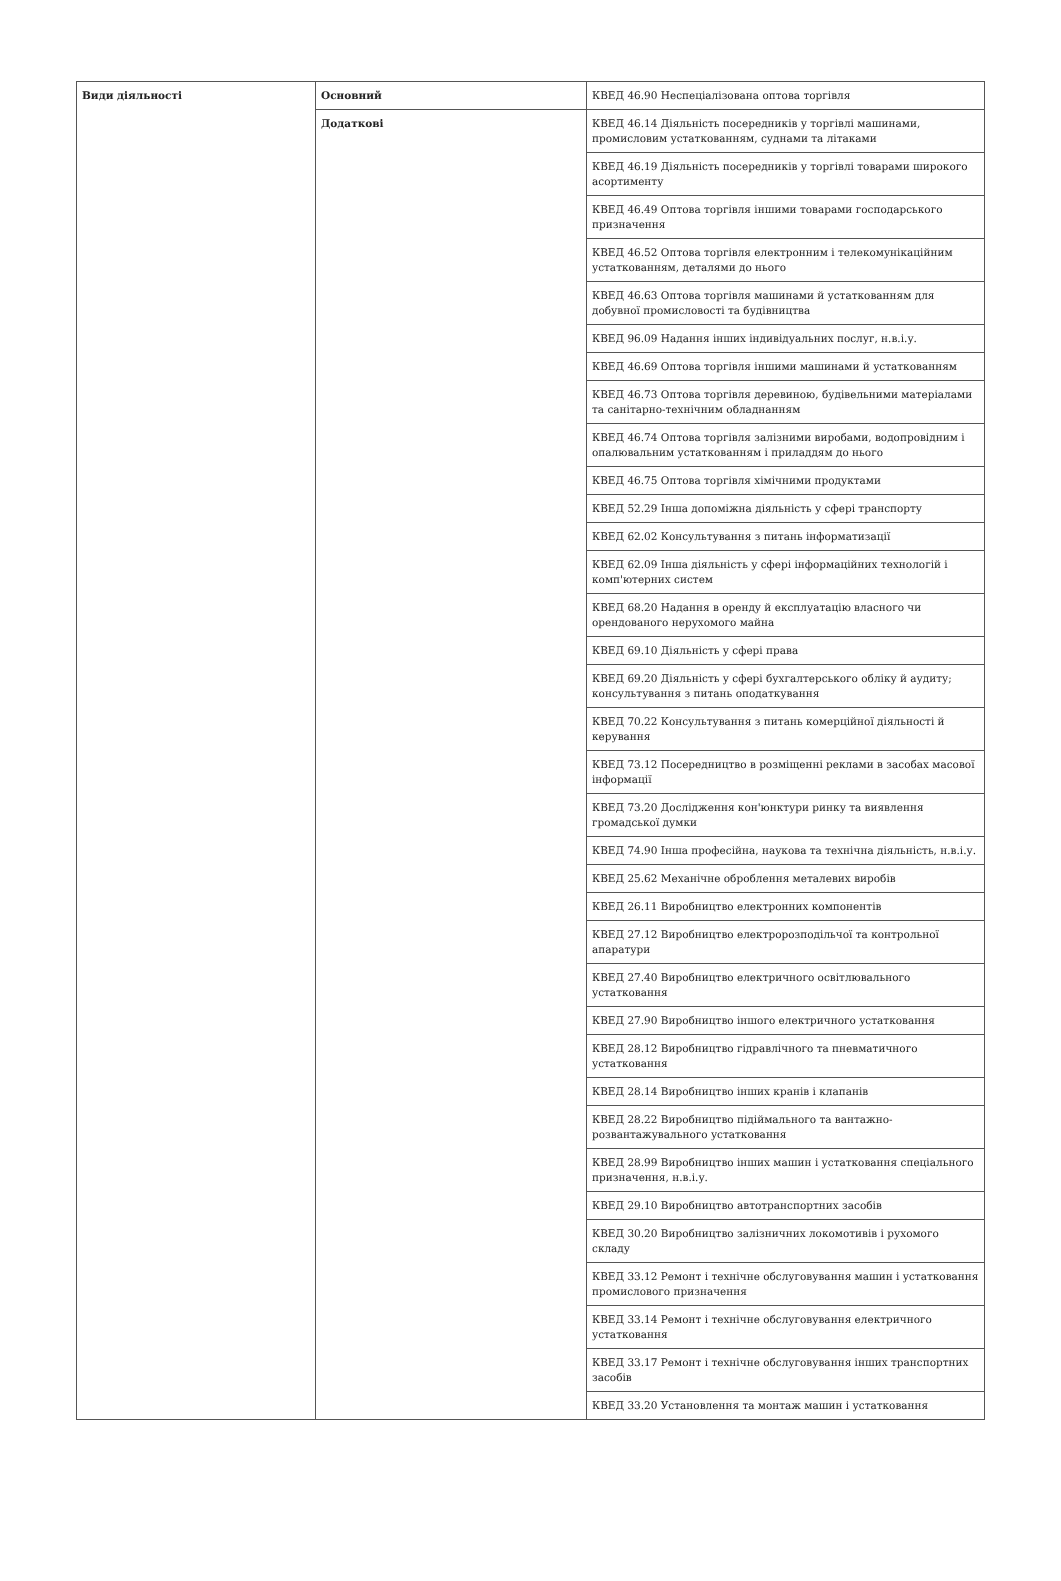| Види діяльності | Основний | КВЕД 46.90 Неспеціалізована оптова торгівля |
| | Додаткові | КВЕД 46.14 Діяльність посередників у торгівлі машинами, промисловим устаткованням, суднами та літаками |
| | | КВЕД 46.19 Діяльність посередників у торгівлі товарами широкого асортименту |
| | | КВЕД 46.49 Оптова торгівля іншими товарами господарського призначення |
| | | КВЕД 46.52 Оптова торгівля електронним і телекомунікаційним устаткованням, деталями до нього |
| | | КВЕД 46.63 Оптова торгівля машинами й устаткованням для добувної промисловості та будівництва |
| | | КВЕД 96.09 Надання інших індивідуальних послуг, н.в.і.у. |
| | | КВЕД 46.69 Оптова торгівля іншими машинами й устаткованням |
| | | КВЕД 46.73 Оптова торгівля деревиною, будівельними матеріалами та санітарно-технічним обладнанням |
| | | КВЕД 46.74 Оптова торгівля залізними виробами, водопровідним і опалювальним устаткованням і приладдям до нього |
| | | КВЕД 46.75 Оптова торгівля хімічними продуктами |
| | | КВЕД 52.29 Інша допоміжна діяльність у сфері транспорту |
| | | КВЕД 62.02 Консультування з питань інформатизації |
| | | КВЕД 62.09 Інша діяльність у сфері інформаційних технологій і комп'ютерних систем |
| | | КВЕД 68.20 Надання в оренду й експлуатацію власного чи орендованого нерухомого майна |
| | | КВЕД 69.10 Діяльність у сфері права |
| | | КВЕД 69.20 Діяльність у сфері бухгалтерського обліку й аудиту; консультування з питань оподаткування |
| | | КВЕД 70.22 Консультування з питань комерційної діяльності й керування |
| | | КВЕД 73.12 Посередництво в розміщенні реклами в засобах масової інформації |
| | | КВЕД 73.20 Дослідження кон'юнктури ринку та виявлення громадської думки |
| | | КВЕД 74.90 Інша професійна, наукова та технічна діяльність, н.в.і.у. |
| | | КВЕД 25.62 Механічне оброблення металевих виробів |
| | | КВЕД 26.11 Виробництво електронних компонентів |
| | | КВЕД 27.12 Виробництво електророзподільчої та контрольної апаратури |
| | | КВЕД 27.40 Виробництво електричного освітлювального устатковання |
| | | КВЕД 27.90 Виробництво іншого електричного устатковання |
| | | КВЕД 28.12 Виробництво гідравлічного та пневматичного устатковання |
| | | КВЕД 28.14 Виробництво інших кранів і клапанів |
| | | КВЕД 28.22 Виробництво підіймального та вантажно-розвантажувального устатковання |
| | | КВЕД 28.99 Виробництво інших машин і устатковання спеціального призначення, н.в.і.у. |
| | | КВЕД 29.10 Виробництво автотранспортних засобів |
| | | КВЕД 30.20 Виробництво залізничних локомотивів і рухомого складу |
| | | КВЕД 33.12 Ремонт і технічне обслуговування машин і устатковання промислового призначення |
| | | КВЕД 33.14 Ремонт і технічне обслуговування електричного устатковання |
| | | КВЕД 33.17 Ремонт і технічне обслуговування інших транспортних засобів |
| | | КВЕД 33.20 Установлення та монтаж машин і устатковання |